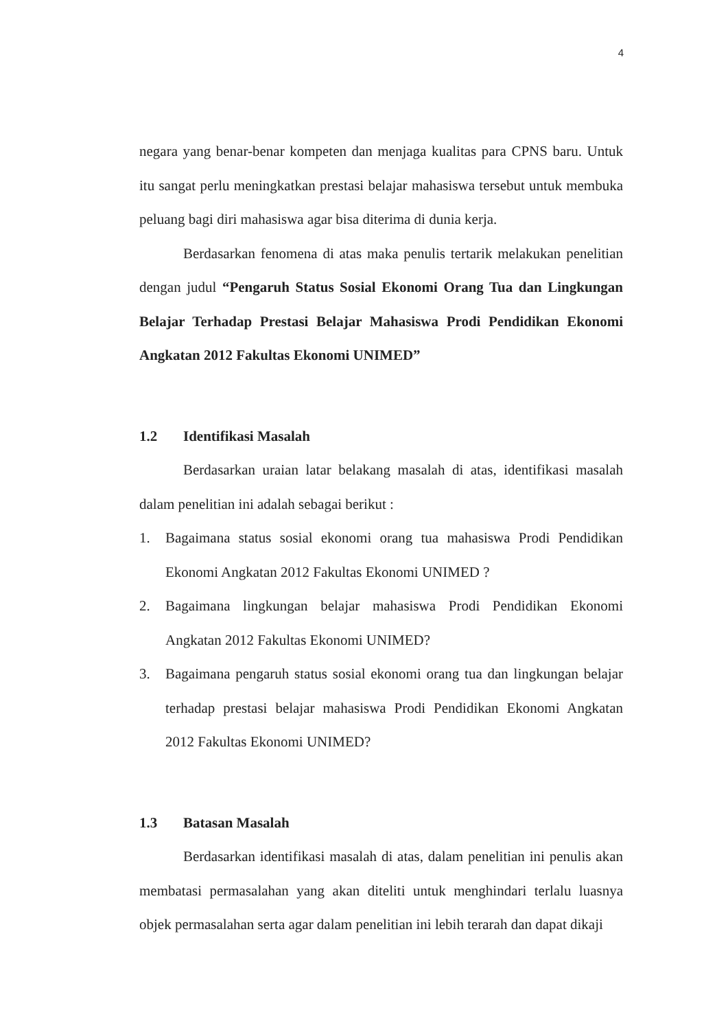4
negara yang benar-benar kompeten dan menjaga kualitas para CPNS baru. Untuk itu sangat perlu meningkatkan prestasi belajar mahasiswa tersebut untuk membuka peluang bagi diri mahasiswa agar bisa diterima di dunia kerja.
Berdasarkan fenomena di atas maka penulis tertarik melakukan penelitian dengan judul “Pengaruh Status Sosial Ekonomi Orang Tua dan Lingkungan Belajar Terhadap Prestasi Belajar Mahasiswa Prodi Pendidikan Ekonomi Angkatan 2012 Fakultas Ekonomi UNIMED”
1.2 Identifikasi Masalah
Berdasarkan uraian latar belakang masalah di atas, identifikasi masalah dalam penelitian ini adalah sebagai berikut :
1. Bagaimana status sosial ekonomi orang tua mahasiswa Prodi Pendidikan Ekonomi Angkatan 2012 Fakultas Ekonomi UNIMED ?
2. Bagaimana lingkungan belajar mahasiswa Prodi Pendidikan Ekonomi Angkatan 2012 Fakultas Ekonomi UNIMED?
3. Bagaimana pengaruh status sosial ekonomi orang tua dan lingkungan belajar terhadap prestasi belajar mahasiswa Prodi Pendidikan Ekonomi Angkatan 2012 Fakultas Ekonomi UNIMED?
1.3 Batasan Masalah
Berdasarkan identifikasi masalah di atas, dalam penelitian ini penulis akan membatasi permasalahan yang akan diteliti untuk menghindari terlalu luasnya objek permasalahan serta agar dalam penelitian ini lebih terarah dan dapat dikaji